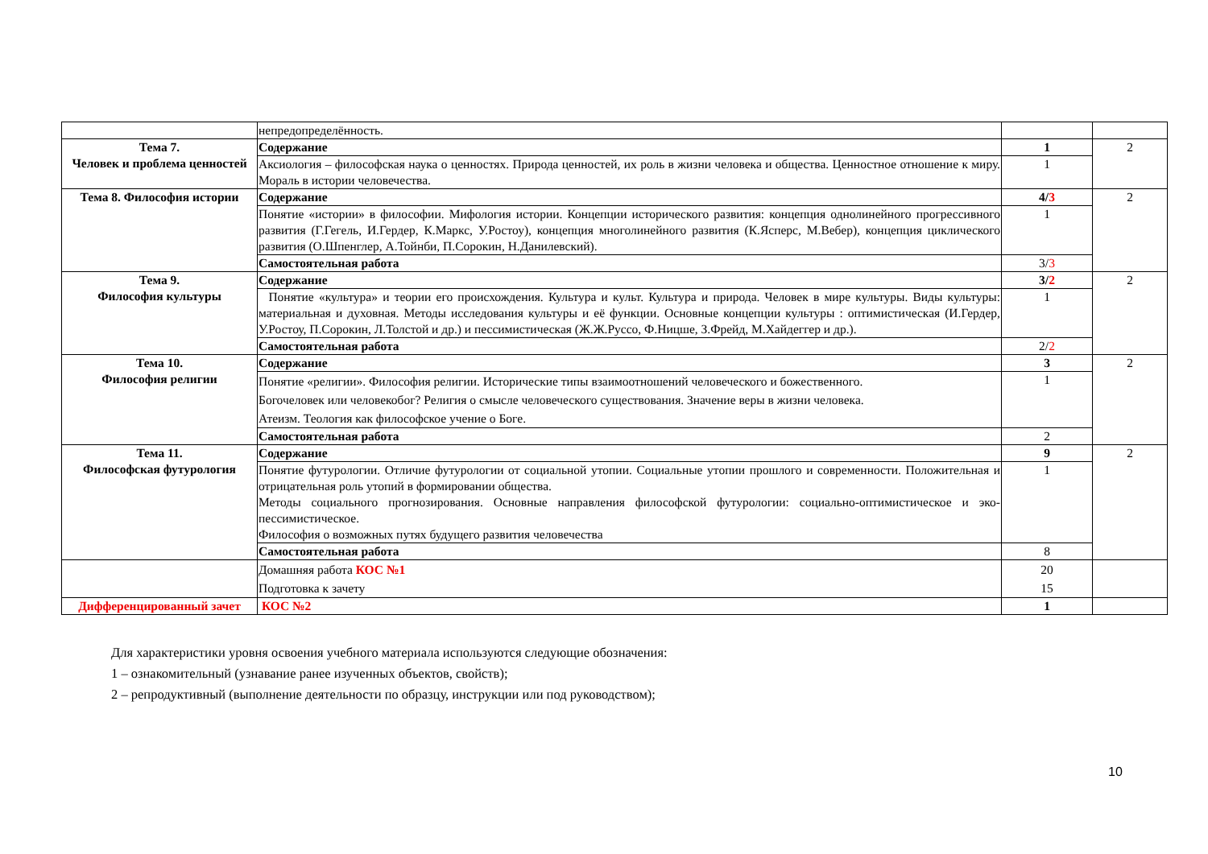| | непредопределённость. | | |
| Тема 7. Человек и проблема ценностей | Содержание | 1 | 2 |
| | Аксиология – философская наука о ценностях. Природа ценностей, их роль в жизни человека и общества. Ценностное отношение к миру. Мораль в истории человечества. | 1 | |
| Тема 8. Философия истории | Содержание | 4/ 3 | 2 |
| | Понятие «истории» в философии. Мифология истории. Концепции исторического развития: концепция однолинейного прогрессивного развития (Г.Гегель, И.Гердер, К.Маркс, У.Ростоу), концепция многолинейного развития (К.Ясперс, М.Вебер), концепция циклического развития (О.Шпенглер, А.Тойнби, П.Сорокин, Н.Данилевский). | 1 | |
| | Самостоятельная работа | 3/ 3 | |
| Тема 9. Философия культуры | Содержание | 3/ 2 | 2 |
| | Понятие «культура» и теории его происхождения. Культура и культ. Культура и природа. Человек в мире культуры. Виды культуры: материальная и духовная. Методы исследования культуры и её функции. Основные концепции культуры : оптимистическая (И.Гердер, У.Ростоу, П.Сорокин, Л.Толстой и др.) и пессимистическая (Ж.Ж.Руссо, Ф.Ницше, З.Фрейд, М.Хайдеггер и др.). | 1 | |
| | Самостоятельная работа | 2/ 2 | |
| Тема 10. Философия религии | Содержание | 3 | 2 |
| | Понятие «религии». Философия религии. Исторические типы взаимоотношений человеческого и божественного. Богочеловек или человекобог? Религия о смысле человеческого существования. Значение веры в жизни человека. Атеизм. Теология как философское учение о Боге. | 1 | |
| | Самостоятельная работа | 2 | |
| Тема 11. Философская футурология | Содержание | 9 | 2 |
| | Понятие футурологии. Отличие футурологии от социальной утопии. Социальные утопии прошлого и современности. Положительная и отрицательная роль утопий в формировании общества. Методы социального прогнозирования. Основные направления философской футурологии: социально-оптимистическое и эко-пессимистическое. Философия о возможных путях будущего развития человечества | 1 | |
| | Самостоятельная работа | 8 | |
| | Домашняя работа КОС №1 Подготовка к зачету | 20 15 | |
| Дифференцированный зачет | КОС №2 | 1 | |
Для характеристики уровня освоения учебного материала используются следующие обозначения:
1 – ознакомительный (узнавание ранее изученных объектов, свойств);
2 – репродуктивный (выполнение деятельности по образцу, инструкции или под руководством);
10